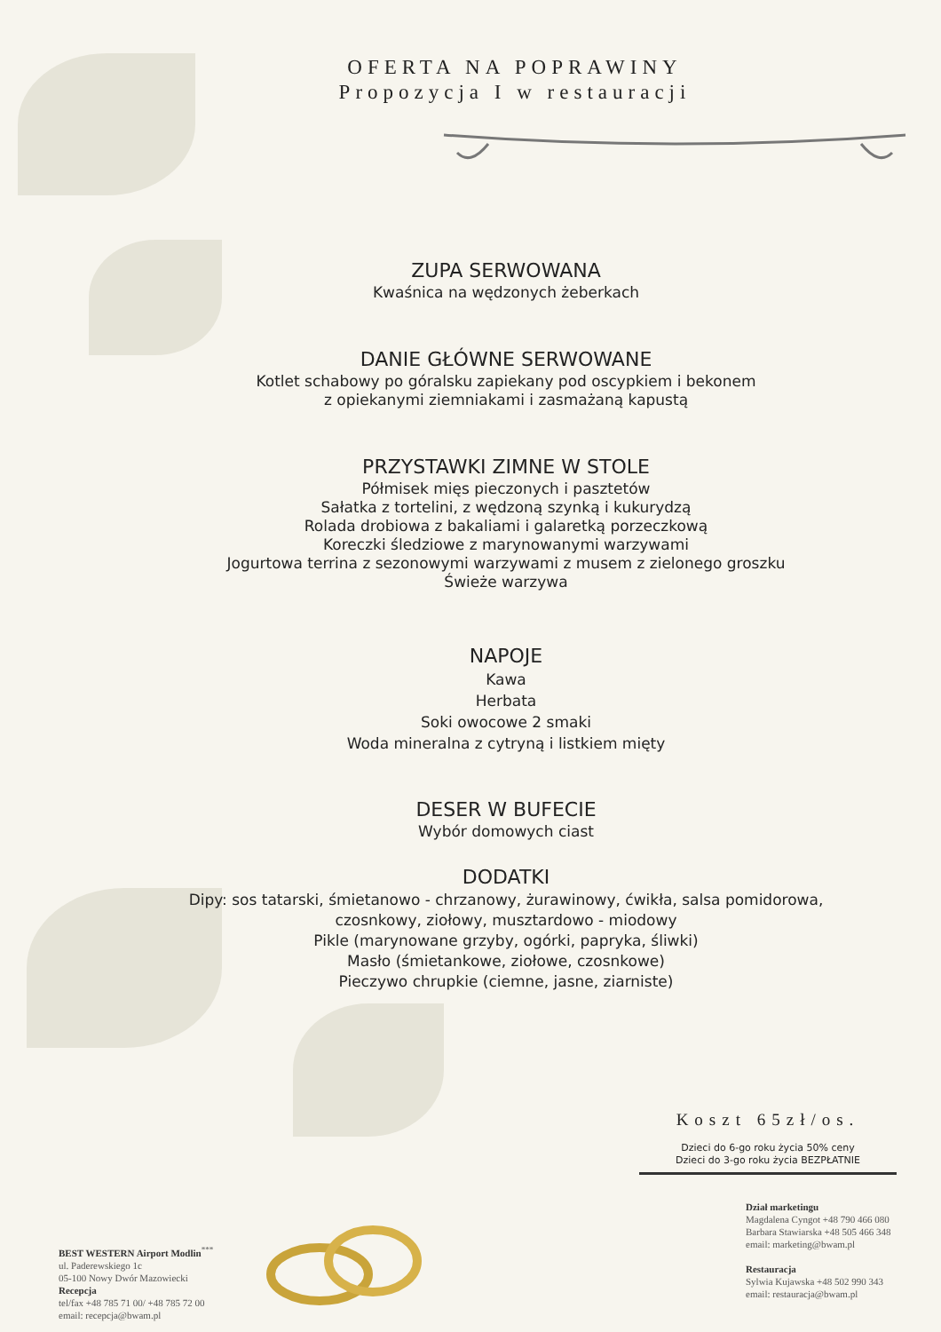OFERTA NA POPRAWINY
Propozycja I w restauracji
ZUPA SERWOWANA
Kwaśnica na wędzonych żeberkach
DANIE GŁÓWNE SERWOWANE
Kotlet schabowy po góralsku zapiekany pod oscypkiem i bekonem
z opiekanymi ziemniakami i zasmażaną kapustą
PRZYSTAWKI ZIMNE W STOLE
Półmisek mięs pieczonych i pasztetów
Sałatka z tortelini, z wędzoną szynką i kukurydzą
Rolada drobiowa z bakaliami i galaretką porzeczkową
Koreczki śledziowe z marynowanymi warzywami
Jogurtowa terrina z sezonowymi warzywami z musem z zielonego groszku
Świeże warzywa
NAPOJE
Kawa
Herbata
Soki owocowe 2 smaki
Woda mineralna z cytryną i listkiem mięty
DESER W BUFECIE
Wybór domowych ciast
DODATKI
Dipy: sos tatarski, śmietanowo - chrzanowy, żurawinowy, ćwikła, salsa pomidorowa,
czosnkowy, ziołowy, musztardowo - miodowy
Pikle (marynowane grzyby, ogórki, papryka, śliwki)
Masło (śmietankowe, ziołowe, czosnkowe)
Pieczywo chrupkie (ciemne, jasne, ziarniste)
Koszt 65zł/os.
Dzieci do 6-go roku życia 50% ceny
Dzieci do 3-go roku życia BEZPŁATNIE
BEST WESTERN Airport Modlin<sup>***</sup>
ul. Paderewskiego 1c
05-100 Nowy Dwór Mazowiecki
Recepcja
tel/fax +48 785 71 00/ +48 785 72 00
email: recepcja@bwam.pl
Dział marketingu
Magdalena Cyngot +48 790 466 080
Barbara Stawiarska +48 505 466 348
email: marketing@bwam.pl
Restauracja
Sylwia Kujawska +48 502 990 343
email: restauracja@bwam.pl